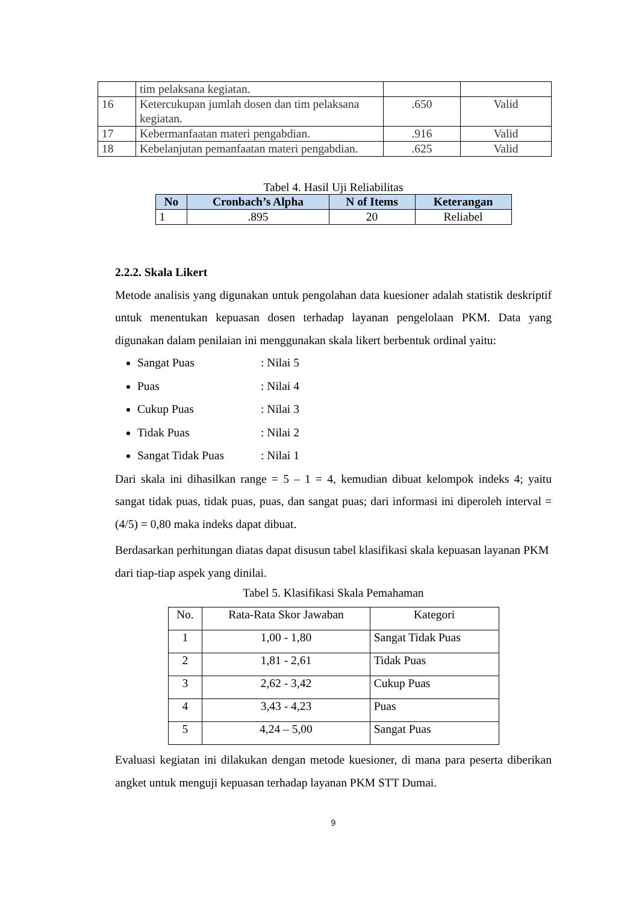| | tim pelaksana kegiatan. | | |
| 16 | Ketercukupan jumlah dosen dan tim pelaksana kegiatan. | .650 | Valid |
| 17 | Kebermanfaatan materi pengabdian. | .916 | Valid |
| 18 | Kebelanjutan pemanfaatan materi pengabdian. | .625 | Valid |
Tabel 4. Hasil Uji Reliabilitas
| No | Cronbach’s Alpha | N of Items | Keterangan |
| --- | --- | --- | --- |
| 1 | .895 | 20 | Reliabel |
2.2.2. Skala Likert
Metode analisis yang digunakan untuk pengolahan data kuesioner adalah statistik deskriptif untuk menentukan kepuasan dosen terhadap layanan pengelolaan PKM. Data yang digunakan dalam penilaian ini menggunakan skala likert berbentuk ordinal yaitu:
Sangat Puas: Nilai 5
Puas: Nilai 4
Cukup Puas: Nilai 3
Tidak Puas: Nilai 2
Sangat Tidak Puas: Nilai 1
Dari skala ini dihasilkan range = 5 – 1 = 4, kemudian dibuat kelompok indeks 4; yaitu sangat tidak puas, tidak puas, puas, dan sangat puas; dari informasi ini diperoleh interval = (4/5) = 0,80 maka indeks dapat dibuat.
Berdasarkan perhitungan diatas dapat disusun tabel klasifikasi skala kepuasan layanan PKM dari tiap-tiap aspek yang dinilai.
Tabel 5. Klasifikasi Skala Pemahaman
| No. | Rata-Rata Skor Jawaban | Kategori |
| 1 | 1,00 - 1,80 | Sangat Tidak Puas |
| 2 | 1,81 - 2,61 | Tidak Puas |
| 3 | 2,62 - 3,42 | Cukup Puas |
| 4 | 3,43 - 4,23 | Puas |
| 5 | 4,24 – 5,00 | Sangat Puas |
Evaluasi kegiatan ini dilakukan dengan metode kuesioner, di mana para peserta diberikan angket untuk menguji kepuasan terhadap layanan PKM STT Dumai.
9